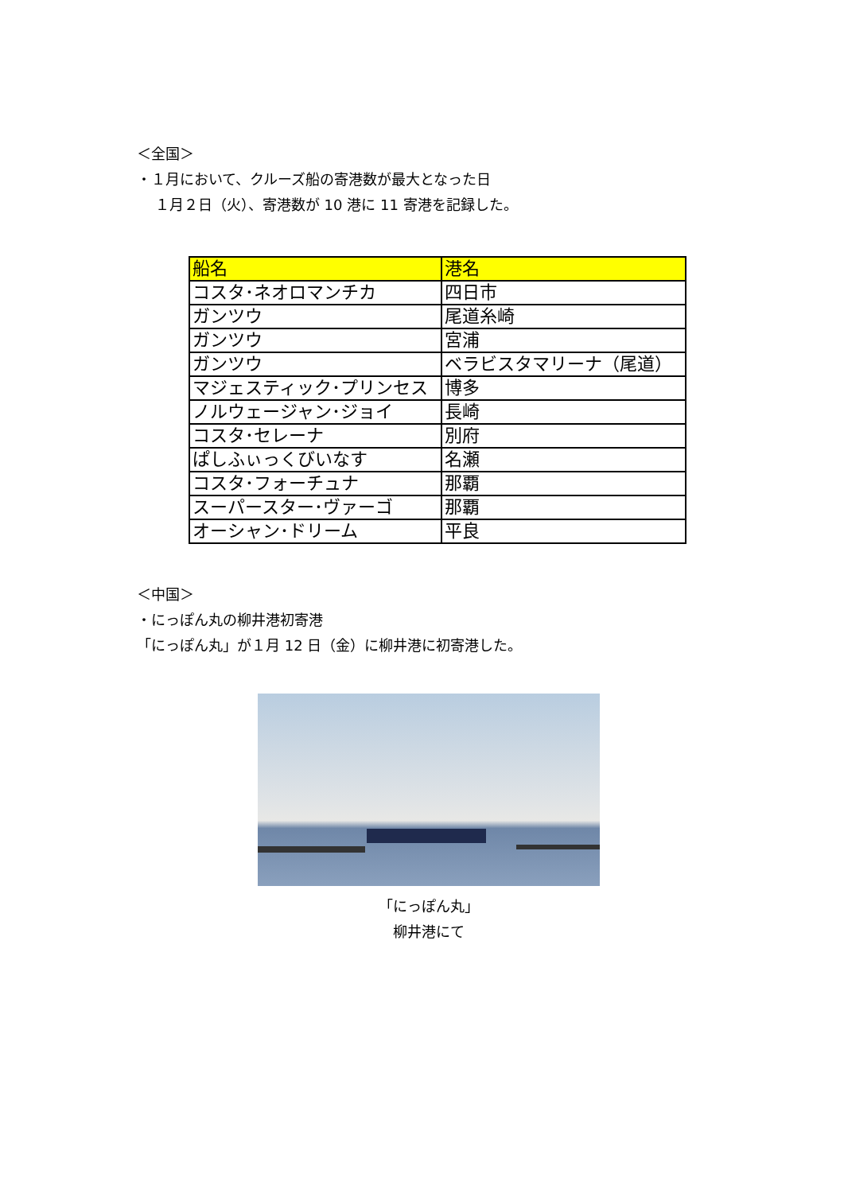＜全国＞
・１月において、クルーズ船の寄港数が最大となった日
１月２日（火）、寄港数が 10 港に 11 寄港を記録した。
| 船名 | 港名 |
| --- | --- |
| コスタ･ネオロマンチカ | 四日市 |
| ガンツウ | 尾道糸崎 |
| ガンツウ | 宮浦 |
| ガンツウ | ベラビスタマリーナ（尾道） |
| マジェスティック･プリンセス | 博多 |
| ノルウェージャン･ジョイ | 長崎 |
| コスタ･セレーナ | 別府 |
| ぱしふぃっくびいなす | 名瀬 |
| コスタ･フォーチュナ | 那覇 |
| スーパースター･ヴァーゴ | 那覇 |
| オーシャン･ドリーム | 平良 |
＜中国＞
・にっぽん丸の柳井港初寄港
「にっぽん丸」が１月 12 日（金）に柳井港に初寄港した。
「にっぽん丸」
柳井港にて